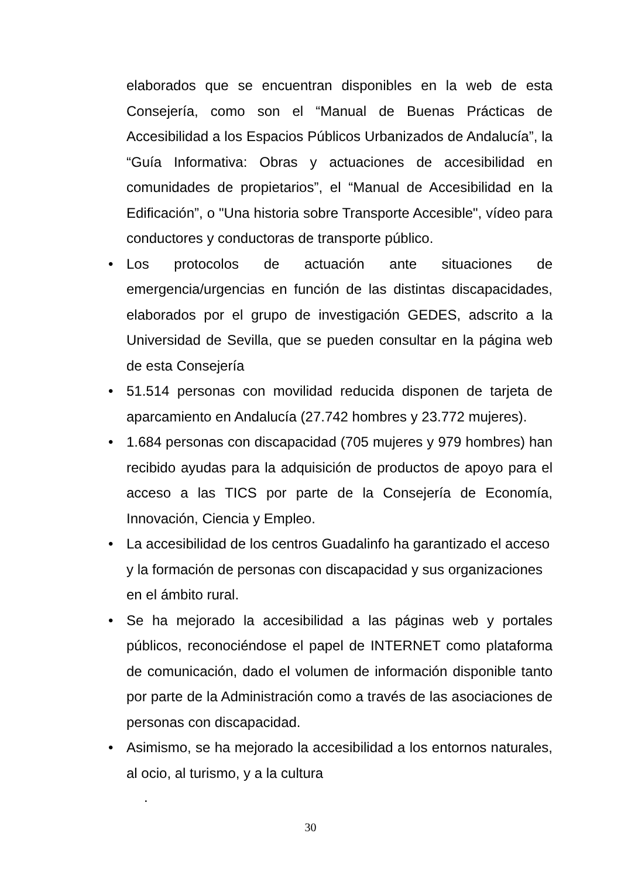elaborados que se encuentran disponibles en la web de esta Consejería, como son el “Manual de Buenas Prácticas de Accesibilidad a los Espacios Públicos Urbanizados de Andalucía”, la “Guía Informativa: Obras y actuaciones de accesibilidad en comunidades de propietarios”, el “Manual de Accesibilidad en la Edificación”, o "Una historia sobre Transporte Accesible", vídeo para conductores y conductoras de transporte público.
• Los protocolos de actuación ante situaciones de emergencia/urgencias en función de las distintas discapacidades, elaborados por el grupo de investigación GEDES, adscrito a la Universidad de Sevilla, que se pueden consultar en la página web de esta Consejería
• 51.514 personas con movilidad reducida disponen de tarjeta de aparcamiento en Andalucía (27.742 hombres y 23.772 mujeres).
• 1.684 personas con discapacidad (705 mujeres y 979 hombres) han recibido ayudas para la adquisición de productos de apoyo para el acceso a las TICS por parte de la Consejería de Economía, Innovación, Ciencia y Empleo.
• La accesibilidad de los centros Guadalinfo ha garantizado el acceso y la formación de personas con discapacidad y sus organizaciones en el ámbito rural.
• Se ha mejorado la accesibilidad a las páginas web y portales públicos, reconociéndose el papel de INTERNET como plataforma de comunicación, dado el volumen de información disponible tanto por parte de la Administración como a través de las asociaciones de personas con discapacidad.
• Asimismo, se ha mejorado la accesibilidad a los entornos naturales, al ocio, al turismo, y a la cultura
.
30